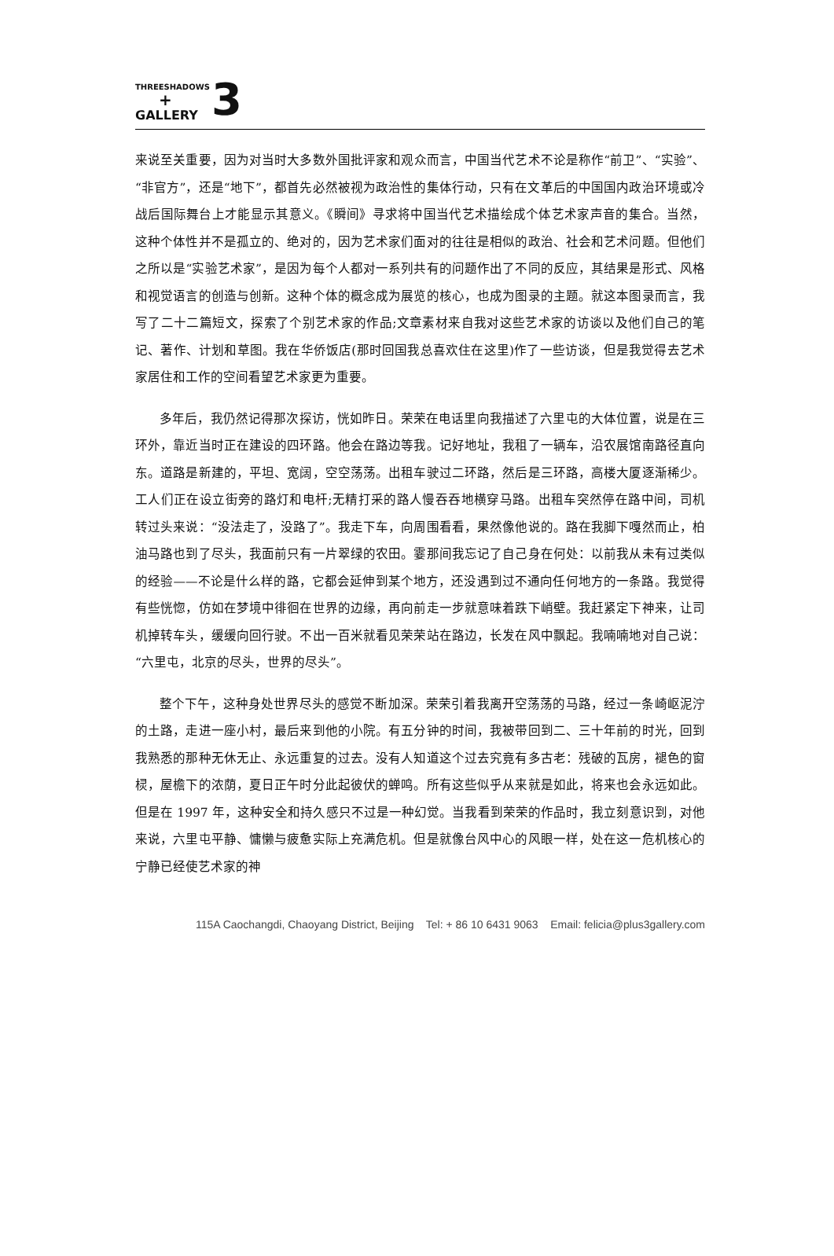THREESHADOWS
+
GALLERY
3
来说至关重要，因为对当时大多数外国批评家和观众而言，中国当代艺术不论是称作“前卫”、“实验”、“非官方”，还是“地下”，都首先必然被视为政治性的集体行动，只有在文革后的中国国内政治环境或冷战后国际舞台上才能显示其意义。《瞬间》寻求将中国当代艺术描绘成个体艺术家声音的集合。当然，这种个体性并不是孤立的、绝对的，因为艺术家们面对的往往是相似的政治、社会和艺术问题。但他们之所以是“实验艺术家”，是因为每个人都对一系列共有的问题作出了不同的反应，其结果是形式、风格和视觉语言的创造与创新。这种个体的概念成为展览的核心，也成为图录的主题。就这本图录而言，我写了二十二篇短文，探索了个别艺术家的作品;文章素材来自我对这些艺术家的访谈以及他们自己的笔记、著作、计划和草图。我在华侨饭店(那时回国我总喜欢住在这里)作了一些访谈，但是我觉得去艺术家居住和工作的空间看望艺术家更为重要。
多年后，我仍然记得那次探访，恍如昨日。荣荣在电话里向我描述了六里屯的大体位置，说是在三环外，靠近当时正在建设的四环路。他会在路边等我。记好地址，我租了一辆车，沿农展馆南路径直向东。道路是新建的，平坦、宽阔，空空荡荡。出租车驶过二环路，然后是三环路，高楼大厦逐渐稀少。工人们正在设立街旁的路灯和电杆;无精打采的路人慢吞吞地横穿马路。出租车突然停在路中间，司机转过头来说：“没法走了，没路了”。我走下车，向周围看看，果然像他说的。路在我脚下嘎然而止，柏油马路也到了尽头，我面前只有一片翠绿的农田。霎那间我忘记了自己身在何处：以前我从未有过类似的经验——不论是什么样的路，它都会延伸到某个地方，还没遇到过不通向任何地方的一条路。我觉得有些恍惚，仿如在梦境中徘徊在世界的边缘，再向前走一步就意味着跌下峭壁。我赶紧定下神来，让司机掉转车头，缓缓向回行驶。不出一百米就看见荣荣站在路边，长发在风中飘起。我喃喃地对自己说：“六里屯，北京的尽头，世界的尽头”。
整个下午，这种身处世界尽头的感觉不断加深。荣荣引着我离开空荡荡的马路，经过一条崎岖泥泞的土路，走进一座小村，最后来到他的小院。有五分钟的时间，我被带回到二、三十年前的时光，回到我熟悉的那种无休无止、永远重复的过去。没有人知道这个过去究竟有多古老：残破的瓦房，褪色的窗棂，屋檐下的浓荫，夏日正午时分此起彼伏的蝉鸣。所有这些似乎从来就是如此，将来也会永远如此。但是在 1997 年，这种安全和持久感只不过是一种幻觉。当我看到荣荣的作品时，我立刻意识到，对他来说，六里屯平静、慵懒与疲惫实际上充满危机。但是就像台风中心的风眼一样，处在这一危机核心的宁静已经使艺术家的神
115A Caochangdi, Chaoyang District, Beijing Tel: + 86 10 6431 9063 Email: felicia@plus3gallery.com